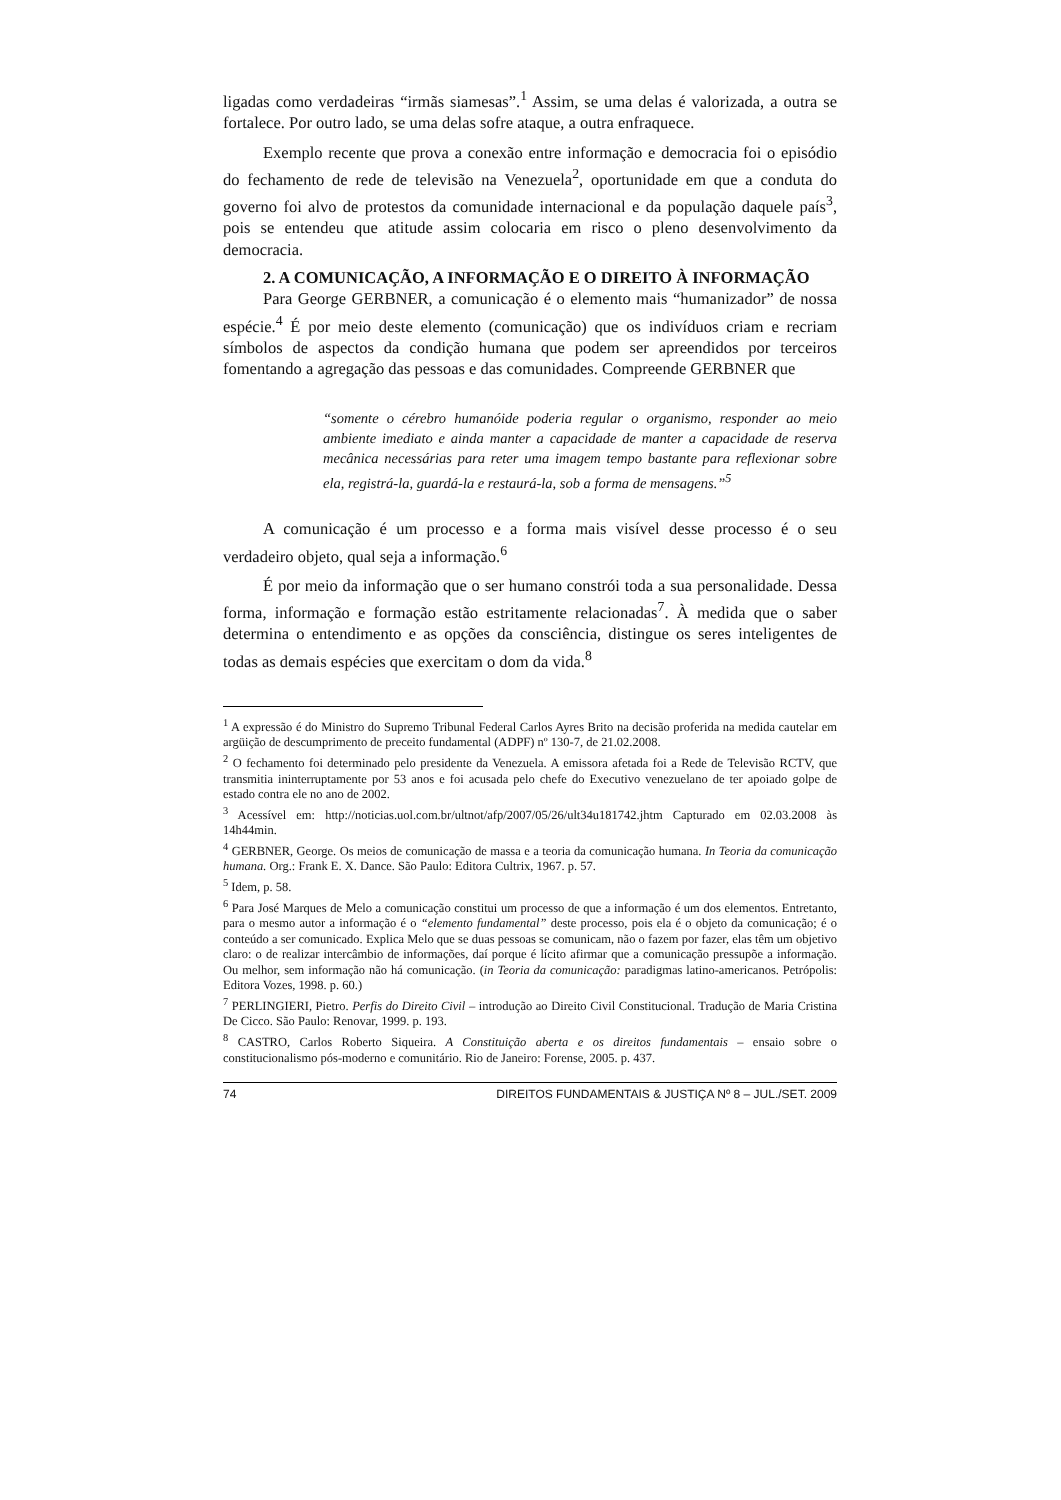ligadas como verdadeiras “irmãs siamesas”.<sup>1</sup> Assim, se uma delas é valorizada, a outra se fortalece. Por outro lado, se uma delas sofre ataque, a outra enfraquece.
Exemplo recente que prova a conexão entre informação e democracia foi o episódio do fechamento de rede de televisão na Venezuela<sup>2</sup>, oportunidade em que a conduta do governo foi alvo de protestos da comunidade internacional e da população daquele país<sup>3</sup>, pois se entendeu que atitude assim colocaria em risco o pleno desenvolvimento da democracia.
2. A COMUNICAÇÃO, A INFORMAÇÃO E O DIREITO À INFORMAÇÃO
Para George GERBNER, a comunicação é o elemento mais “humanizador” de nossa espécie.<sup>4</sup> É por meio deste elemento (comunicação) que os indivíduos criam e recriam símbolos de aspectos da condição humana que podem ser apreendidos por terceiros fomentando a agregação das pessoas e das comunidades. Compreende GERBNER que
“somente o cérebro humanóide poderia regular o organismo, responder ao meio ambiente imediato e ainda manter a capacidade de manter a capacidade de reserva mecânica necessárias para reter uma imagem tempo bastante para reflexionar sobre ela, registrá-la, guardá-la e restaurá-la, sob a forma de mensagens.”<sup>5</sup>
A comunicação é um processo e a forma mais visível desse processo é o seu verdadeiro objeto, qual seja a informação.<sup>6</sup>
É por meio da informação que o ser humano constrói toda a sua personalidade. Dessa forma, informação e formação estão estritamente relacionadas<sup>7</sup>. À medida que o saber determina o entendimento e as opções da consciência, distingue os seres inteligentes de todas as demais espécies que exercitam o dom da vida.<sup>8</sup>
<sup>1</sup> A expressão é do Ministro do Supremo Tribunal Federal Carlos Ayres Brito na decisão proferida na medida cautelar em argüição de descumprimento de preceito fundamental (ADPF) nº 130-7, de 21.02.2008.
<sup>2</sup> O fechamento foi determinado pelo presidente da Venezuela. A emissora afetada foi a Rede de Televisão RCTV, que transmitia ininterruptamente por 53 anos e foi acusada pelo chefe do Executivo venezuelano de ter apoiado golpe de estado contra ele no ano de 2002.
<sup>3</sup> Acessível em: http://noticias.uol.com.br/ultnot/afp/2007/05/26/ult34u181742.jhtm Capturado em 02.03.2008 às 14h44min.
<sup>4</sup> GERBNER, George. Os meios de comunicação de massa e a teoria da comunicação humana. In Teoria da comunicação humana. Org.: Frank E. X. Dance. São Paulo: Editora Cultrix, 1967. p. 57.
<sup>5</sup> Idem, p. 58.
<sup>6</sup> Para José Marques de Melo a comunicação constitui um processo de que a informação é um dos elementos. Entretanto, para o mesmo autor a informação é o “elemento fundamental” deste processo, pois ela é o objeto da comunicação; é o conteúdo a ser comunicado. Explica Melo que se duas pessoas se comunicam, não o fazem por fazer, elas têm um objetivo claro: o de realizar intercâmbio de informações, daí porque é lícito afirmar que a comunicação pressupõe a informação. Ou melhor, sem informação não há comunicação. (in Teoria da comunicação: paradigmas latino-americanos. Petrópolis: Editora Vozes, 1998. p. 60.)
<sup>7</sup> PERLINGIERI, Pietro. Perfis do Direito Civil – introdução ao Direito Civil Constitucional. Tradução de Maria Cristina De Cicco. São Paulo: Renovar, 1999. p. 193.
<sup>8</sup> CASTRO, Carlos Roberto Siqueira. A Constituição aberta e os direitos fundamentais – ensaio sobre o constitucionalismo pós-moderno e comunitário. Rio de Janeiro: Forense, 2005. p. 437.
74 DIREITOS FUNDAMENTAIS & JUSTIÇA Nº 8 – JUL./SET. 2009